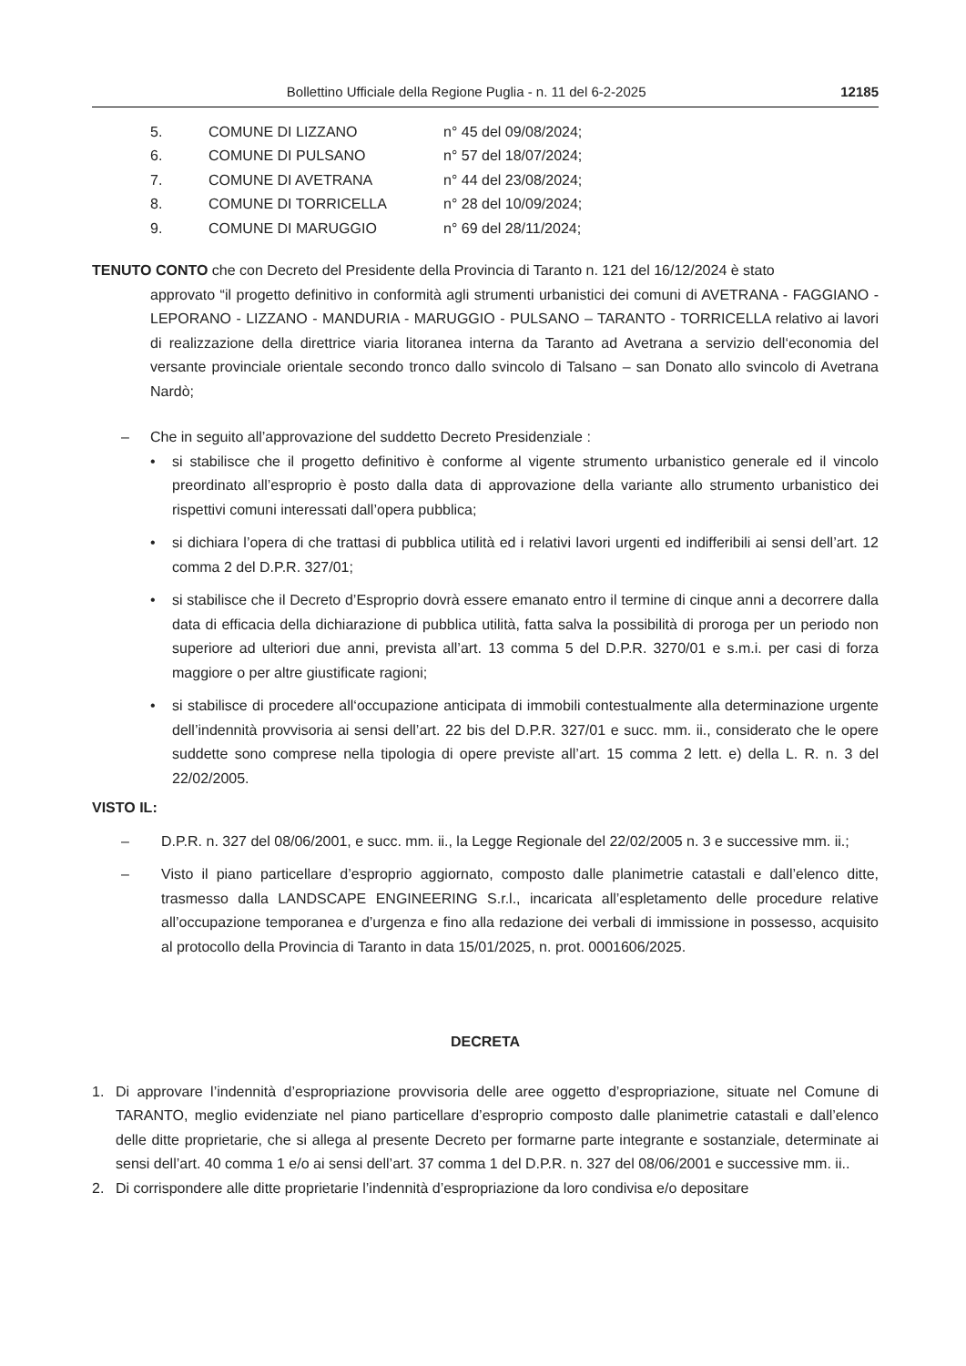Bollettino Ufficiale della Regione Puglia - n. 11 del 6-2-2025 12185
5. COMUNE DI LIZZANO n° 45 del 09/08/2024;
6. COMUNE DI PULSANO n° 57 del 18/07/2024;
7. COMUNE DI AVETRANA n° 44 del 23/08/2024;
8. COMUNE DI TORRICELLA n° 28 del 10/09/2024;
9. COMUNE DI MARUGGIO n° 69 del 28/11/2024;
TENUTO CONTO che con Decreto del Presidente della Provincia di Taranto n. 121 del 16/12/2024 è stato
approvato “il progetto definitivo in conformità agli strumenti urbanistici dei comuni di AVETRANA - FAGGIANO - LEPORANO - LIZZANO - MANDURIA - MARUGGIO - PULSANO – TARANTO - TORRICELLA relativo ai lavori di realizzazione della direttrice viaria litoranea interna da Taranto ad Avetrana a servizio dell‘economia del versante provinciale orientale secondo tronco dallo svincolo di Talsano – san Donato allo svincolo di Avetrana Nardò;
– Che in seguito all’approvazione del suddetto Decreto Presidenziale :
• si stabilisce che il progetto definitivo è conforme al vigente strumento urbanistico generale ed il vincolo preordinato all’esproprio è posto dalla data di approvazione della variante allo strumento urbanistico dei rispettivi comuni interessati dall’opera pubblica;
• si dichiara l’opera di che trattasi di pubblica utilità ed i relativi lavori urgenti ed indifferibili ai sensi dell’art. 12 comma 2 del D.P.R. 327/01;
• si stabilisce che il Decreto d’Esproprio dovrà essere emanato entro il termine di cinque anni a decorrere dalla data di efficacia della dichiarazione di pubblica utilità, fatta salva la possibilità di proroga per un periodo non superiore ad ulteriori due anni, prevista all’art. 13 comma 5 del D.P.R. 3270/01 e s.m.i. per casi di forza maggiore o per altre giustificate ragioni;
• si stabilisce di procedere all‘occupazione anticipata di immobili contestualmente alla determinazione urgente dell’indennità provvisoria ai sensi dell’art. 22 bis del D.P.R. 327/01 e succ. mm. ii., considerato che le opere suddette sono comprese nella tipologia di opere previste all’art. 15 comma 2 lett. e) della L. R. n. 3 del 22/02/2005.
VISTO IL:
– D.P.R. n. 327 del 08/06/2001, e succ. mm. ii., la Legge Regionale del 22/02/2005 n. 3 e successive mm. ii.;
– Visto il piano particellare d’esproprio aggiornato, composto dalle planimetrie catastali e dall’elenco ditte, trasmesso dalla LANDSCAPE ENGINEERING S.r.l., incaricata all’espletamento delle procedure relative all’occupazione temporanea e d’urgenza e fino alla redazione dei verbali di immissione in possesso, acquisito al protocollo della Provincia di Taranto in data 15/01/2025, n. prot. 0001606/2025.
DECRETA
1. Di approvare l’indennità d’espropriazione provvisoria delle aree oggetto d’espropriazione, situate nel Comune di TARANTO, meglio evidenziate nel piano particellare d’esproprio composto dalle planimetrie catastali e dall’elenco delle ditte proprietarie, che si allega al presente Decreto per formarne parte integrante e sostanziale, determinate ai sensi dell’art. 40 comma 1 e/o ai sensi dell’art. 37 comma 1 del D.P.R. n. 327 del 08/06/2001 e successive mm. ii..
2. Di corrispondere alle ditte proprietarie l’indennità d’espropriazione da loro condivisa e/o depositare